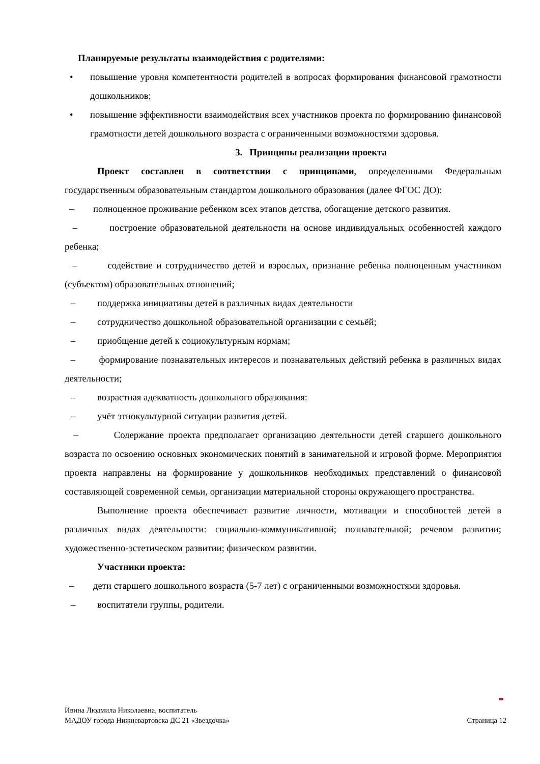Планируемые результаты взаимодействия с родителями:
• повышение уровня компетентности родителей в вопросах формирования финансовой грамотности дошкольников;
• повышение эффективности взаимодействия всех участников проекта по формированию финансовой грамотности детей дошкольного возраста с ограниченными возможностями здоровья.
3. Принципы реализации проекта
Проект составлен в соответствии с принципами, определенными Федеральным государственным образовательным стандартом дошкольного образования (далее ФГОС ДО):
– полноценное проживание ребенком всех этапов детства, обогащение детского развития.
– построение образовательной деятельности на основе индивидуальных особенностей каждого ребенка;
– содействие и сотрудничество детей и взрослых, признание ребенка полноценным участником (субъектом) образовательных отношений;
– поддержка инициативы детей в различных видах деятельности
– сотрудничество дошкольной образовательной организации с семьёй;
– приобщение детей к социокультурным нормам;
– формирование познавательных интересов и познавательных действий ребенка в различных видах деятельности;
– возрастная адекватность дошкольного образования:
– учёт этнокультурной ситуации развития детей.
– Содержание проекта предполагает организацию деятельности детей старшего дошкольного возраста по освоению основных экономических понятий в занимательной и игровой форме. Мероприятия проекта направлены на формирование у дошкольников необходимых представлений о финансовой составляющей современной семьи, организации материальной стороны окружающего пространства.
Выполнение проекта обеспечивает развитие личности, мотивации и способностей детей в различных видах деятельности: социально-коммуникативной; познавательной; речевом развитии; художественно-эстетическом развитии; физическом развитии.
Участники проекта:
– дети старшего дошкольного возраста (5-7 лет) с ограниченными возможностями здоровья.
– воспитатели группы, родители.
Ивина Людмила Николаевна, воспитатель
МАДОУ города Нижневартовска ДС 21 «Звездочка» Страница 12